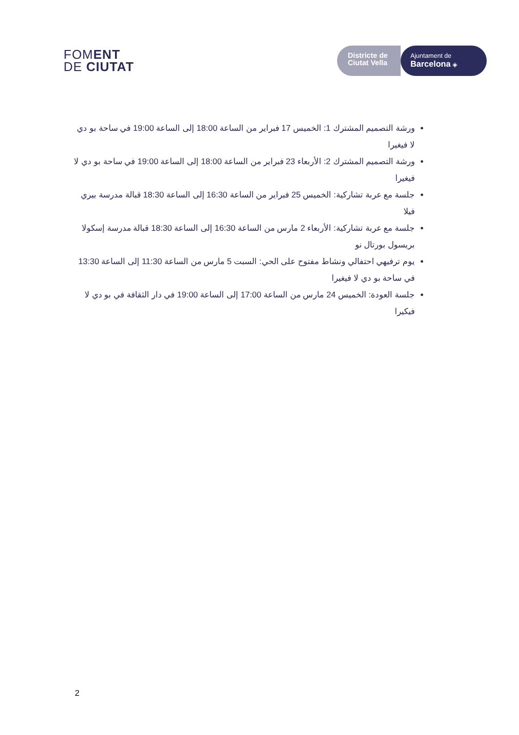FOMENT
DE CIUTAT
Districte de
Ciutat Vella
Ajuntament de
Barcelona ◈
ورشة التصميم المشترك 1: الخميس 17 فبراير من الساعة 18:00 إلى الساعة 19:00 في ساحة بو دي لا فيغيرا
ورشة التصميم المشترك 2: الأربعاء 23 فبراير من الساعة 18:00 إلى الساعة 19:00 في ساحة بو دي لا فيغيرا
جلسة مع عربة تشاركية: الخميس 25 فبراير من الساعة 16:30 إلى الساعة 18:30 قبالة مدرسة بيري فيلا
جلسة مع عربة تشاركية: الأربعاء 2 مارس من الساعة 16:30 إلى الساعة 18:30 قبالة مدرسة إسكولا بريسول بورتال نو
يوم ترفيهي احتفالي ونشاط مفتوح على الحي: السبت 5 مارس من الساعة 11:30 إلى الساعة 13:30 في ساحة بو دي لا فيغيرا
جلسة العودة: الخميس 24 مارس من الساعة 17:00 إلى الساعة 19:00 في دار الثقافة في بو دي لا فيكيرا
2